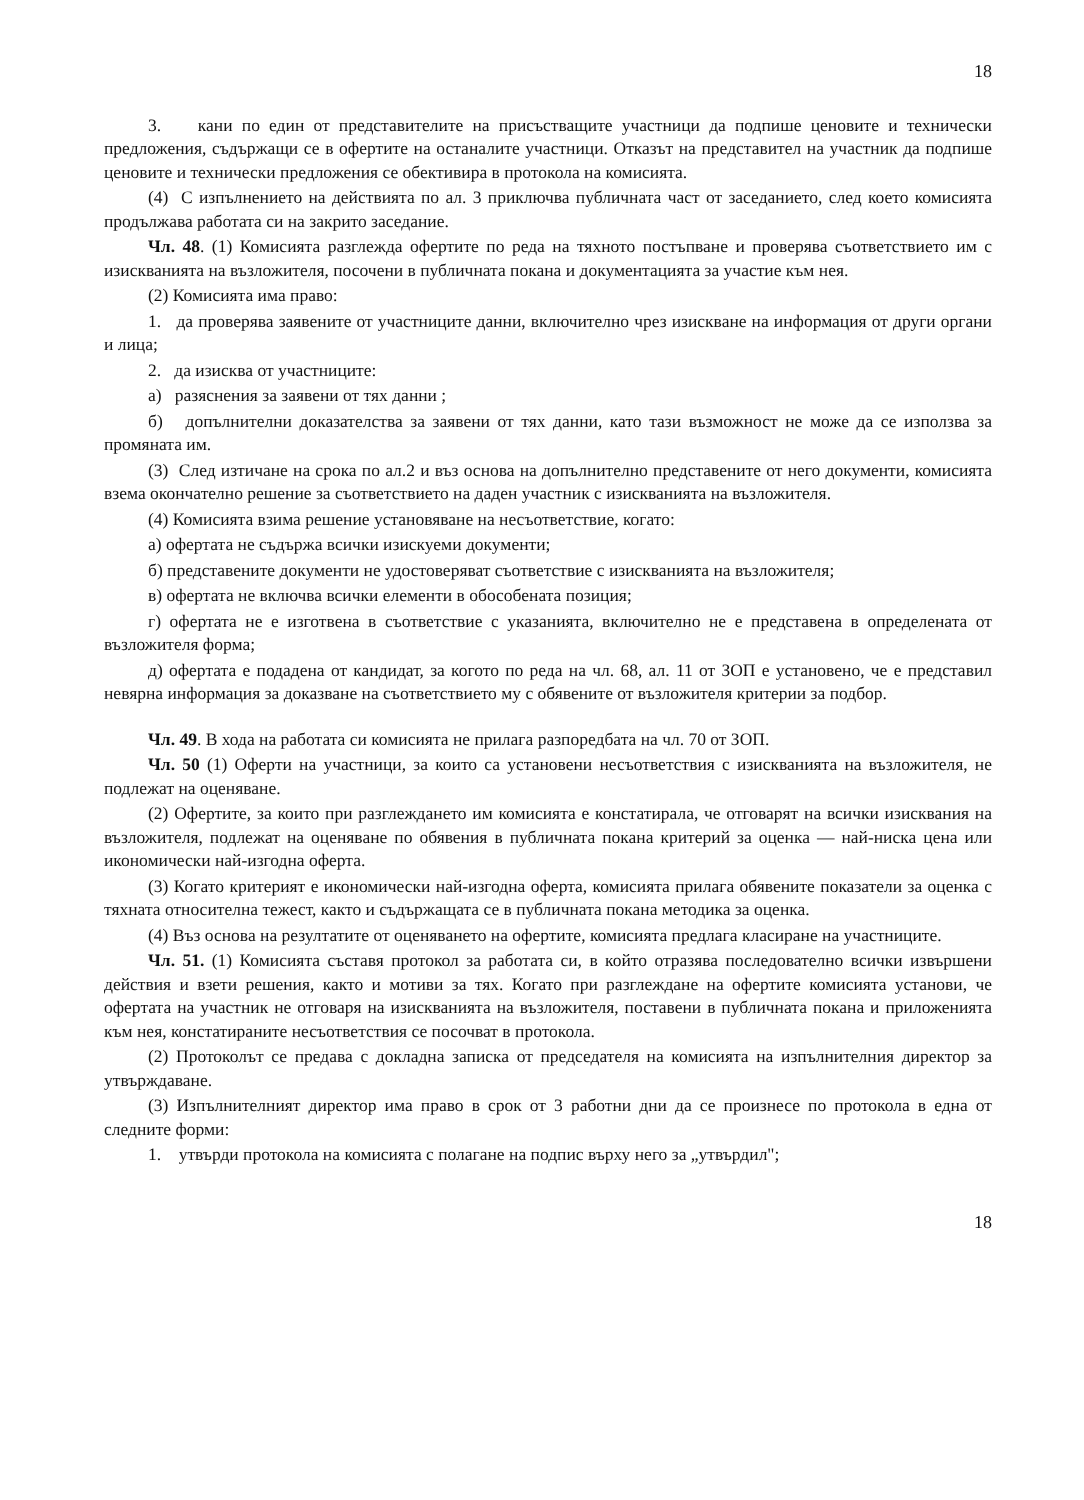18
3. кани по един от представителите на присъстващите участници да подпише ценовите и технически предложения, съдържащи се в офертите на останалите участници. Отказът на представител на участник да подпише ценовите и технически предложения се обективира в протокола на комисията.
(4) С изпълнението на действията по ал. 3 приключва публичната част от заседанието, след което комисията продължава работата си на закрито заседание.
Чл. 48. (1) Комисията разглежда офертите по реда на тяхното постъпване и проверява съответствието им с изискванията на възложителя, посочени в публичната покана и документацията за участие към нея.
(2) Комисията има право:
1. да проверява заявените от участниците данни, включително чрез изискване на информация от други органи и лица;
2. да изисква от участниците:
а) разяснения за заявени от тях данни ;
б) допълнителни доказателства за заявени от тях данни, като тази възможност не може да се използва за промяната им.
(3) След изтичане на срока по ал.2 и въз основа на допълнително представените от него документи, комисията взема окончателно решение за съответствието на даден участник с изискванията на възложителя.
(4) Комисията взима решение установяване на несъответствие, когато:
а) офертата не съдържа всички изискуеми документи;
б) представените документи не удостоверяват съответствие с изискванията на възложителя;
в) офертата не включва всички елементи в обособената позиция;
г) офертата не е изготвена в съответствие с указанията, включително не е представена в определената от възложителя форма;
д) офертата е подадена от кандидат, за когото по реда на чл. 68, ал. 11 от ЗОП е установено, че е представил невярна информация за доказване на съответствието му с обявените от възложителя критерии за подбор.
Чл. 49. В хода на работата си комисията не прилага разпоредбата на чл. 70 от ЗОП.
Чл. 50 (1) Оферти на участници, за които са установени несъответствия с изискванията на възложителя, не подлежат на оценяване.
(2) Офертите, за които при разглеждането им комисията е констатирала, че отговарят на всички изисквания на възложителя, подлежат на оценяване по обявения в публичната покана критерий за оценка — най-ниска цена или икономически най-изгодна оферта.
(3) Когато критерият е икономически най-изгодна оферта, комисията прилага обявените показатели за оценка с тяхната относителна тежест, както и съдържащата се в публичната покана методика за оценка.
(4) Въз основа на резултатите от оценяването на офертите, комисията предлага класиране на участниците.
Чл. 51. (1) Комисията съставя протокол за работата си, в който отразява последователно всички извършени действия и взети решения, както и мотиви за тях. Когато при разглеждане на офертите комисията установи, че офертата на участник не отговаря на изискванията на възложителя, поставени в публичната покана и приложенията към нея, констатираните несъответствия се посочват в протокола.
(2) Протоколът се предава с докладна записка от председателя на комисията на изпълнителния директор за утвърждаване.
(3) Изпълнителният директор има право в срок от 3 работни дни да се произнесе по протокола в една от следните форми:
1. утвърди протокола на комисията с полагане на подпис върху него за „утвърдил";
18